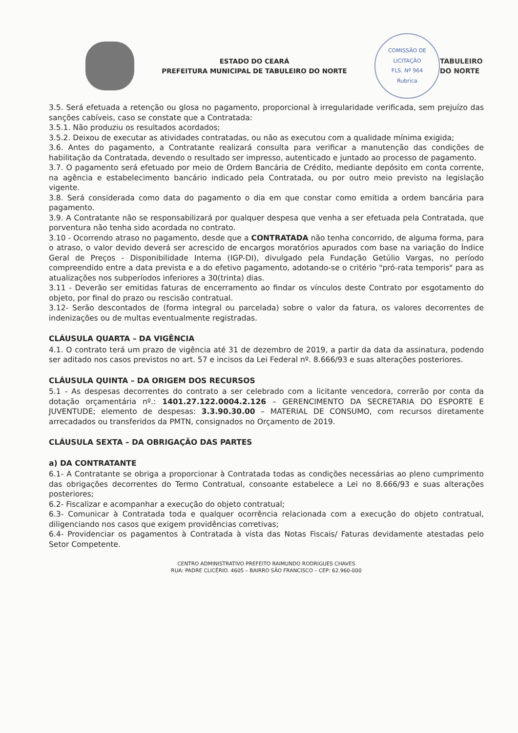ESTADO DO CEARÁ
PREFEITURA MUNICIPAL DE TABULEIRO DO NORTE
COMISSÃO DE LICITAÇÃO
FLS. Nº 964
Rubrica
TABULEIRO DO NORTE
3.5. Será efetuada a retenção ou glosa no pagamento, proporcional à irregularidade verificada, sem prejuízo das sanções cabíveis, caso se constate que a Contratada:
3.5.1. Não produziu os resultados acordados;
3.5.2. Deixou de executar as atividades contratadas, ou não as executou com a qualidade mínima exigida;
3.6. Antes do pagamento, a Contratante realizará consulta para verificar a manutenção das condições de habilitação da Contratada, devendo o resultado ser impresso, autenticado e juntado ao processo de pagamento.
3.7. O pagamento será efetuado por meio de Ordem Bancária de Crédito, mediante depósito em conta corrente, na agência e estabelecimento bancário indicado pela Contratada, ou por outro meio previsto na legislação vigente.
3.8. Será considerada como data do pagamento o dia em que constar como emitida a ordem bancária para pagamento.
3.9. A Contratante não se responsabilizará por qualquer despesa que venha a ser efetuada pela Contratada, que porventura não tenha sido acordada no contrato.
3.10 - Ocorrendo atraso no pagamento, desde que a CONTRATADA não tenha concorrido, de alguma forma, para o atraso, o valor devido deverá ser acrescido de encargos moratórios apurados com base na variação do Índice Geral de Preços - Disponibilidade Interna (IGP-DI), divulgado pela Fundação Getúlio Vargas, no período compreendido entre a data prevista e a do efetivo pagamento, adotando-se o critério "pró-rata temporis" para as atualizações nos subperíodos inferiores a 30(trinta) dias.
3.11 - Deverão ser emitidas faturas de encerramento ao findar os vínculos deste Contrato por esgotamento do objeto, por final do prazo ou rescisão contratual.
3.12- Serão descontados de (forma integral ou parcelada) sobre o valor da fatura, os valores decorrentes de indenizações ou de multas eventualmente registradas.
CLÁUSULA QUARTA – DA VIGÊNCIA
4.1. O contrato terá um prazo de vigência até 31 de dezembro de 2019, a partir da data da assinatura, podendo ser aditado nos casos previstos no art. 57 e incisos da Lei Federal nº. 8.666/93 e suas alterações posteriores.
CLÁUSULA QUINTA – DA ORIGEM DOS RECURSOS
5.1 - As despesas decorrentes do contrato a ser celebrado com a licitante vencedora, correrão por conta da dotação orçamentária nº.: 1401.27.122.0004.2.126 – GERENCIMENTO DA SECRETARIA DO ESPORTE E JUVENTUDE; elemento de despesas: 3.3.90.30.00 – MATERIAL DE CONSUMO, com recursos diretamente arrecadados ou transferidos da PMTN, consignados no Orçamento de 2019.
CLÁUSULA SEXTA – DA OBRIGAÇÃO DAS PARTES
a) DA CONTRATANTE
6.1- A Contratante se obriga a proporcionar à Contratada todas as condições necessárias ao pleno cumprimento das obrigações decorrentes do Termo Contratual, consoante estabelece a Lei no 8.666/93 e suas alterações posteriores;
6.2- Fiscalizar e acompanhar a execução do objeto contratual;
6.3- Comunicar à Contratada toda e qualquer ocorrência relacionada com a execução do objeto contratual, diligenciando nos casos que exigem providências corretivas;
6.4- Providenciar os pagamentos à Contratada à vista das Notas Fiscais/ Faturas devidamente atestadas pelo Setor Competente.
CENTRO ADMINISTRATIVO PREFEITO RAIMUNDO RODRIGUES CHAVES
RUA: PADRE CLICÉRIO. 4605 – BAIRRO SÃO FRANCISCO – CEP: 62.960-000